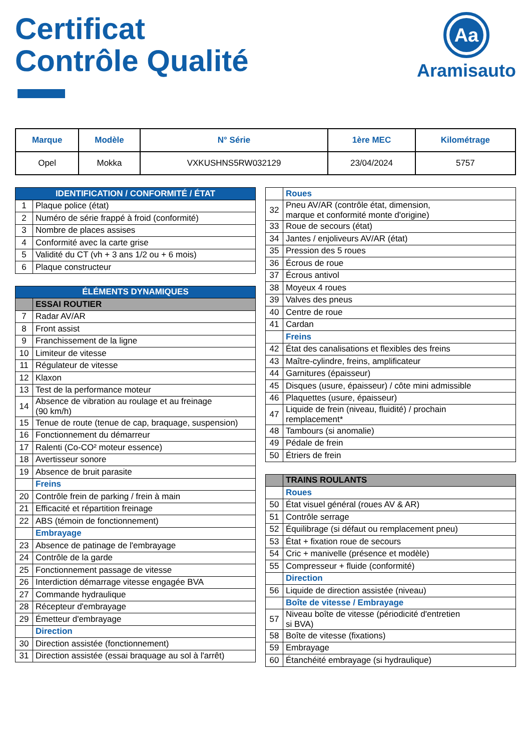Certificat
Contrôle Qualité
Aa
Aramisauto
| Marque | Modèle | N° Série | 1ère MEC | Kilométrage |
| --- | --- | --- | --- | --- |
| Opel | Mokka | VXKUSHNS5RW032129 | 23/04/2024 | 5757 |
| IDENTIFICATION / CONFORMITÉ / ÉTAT | |
| 1 | Plaque police (état) |
| 2 | Numéro de série frappé à froid (conformité) |
| 3 | Nombre de places assises |
| 4 | Conformité avec la carte grise |
| 5 | Validité du CT (vh + 3 ans 1/2 ou + 6 mois) |
| 6 | Plaque constructeur |
| ÉLÉMENTS DYNAMIQUES | |
| | ESSAI ROUTIER |
| 7 | Radar AV/AR |
| 8 | Front assist |
| 9 | Franchissement de la ligne |
| 10 | Limiteur de vitesse |
| 11 | Régulateur de vitesse |
| 12 | Klaxon |
| 13 | Test de la performance moteur |
| 14 | Absence de vibration au roulage et au freinage (90 km/h) |
| 15 | Tenue de route (tenue de cap, braquage, suspension) |
| 16 | Fonctionnement du démarreur |
| 17 | Ralenti (Co-CO² moteur essence) |
| 18 | Avertisseur sonore |
| 19 | Absence de bruit parasite |
| | Freins |
| 20 | Contrôle frein de parking / frein à main |
| 21 | Efficacité et répartition freinage |
| 22 | ABS (témoin de fonctionnement) |
| | Embrayage |
| 23 | Absence de patinage de l'embrayage |
| 24 | Contrôle de la garde |
| 25 | Fonctionnement passage de vitesse |
| 26 | Interdiction démarrage vitesse engagée BVA |
| 27 | Commande hydraulique |
| 28 | Récepteur d'embrayage |
| 29 | Émetteur d'embrayage |
| | Direction |
| 30 | Direction assistée (fonctionnement) |
| 31 | Direction assistée (essai braquage au sol à l'arrêt) |
| | Roues |
| 32 | Pneu AV/AR (contrôle état, dimension, marque et conformité monte d'origine) |
| 33 | Roue de secours (état) |
| 34 | Jantes / enjoliveurs AV/AR (état) |
| 35 | Pression des 5 roues |
| 36 | Écrous de roue |
| 37 | Écrous antivol |
| 38 | Moyeux 4 roues |
| 39 | Valves des pneus |
| 40 | Centre de roue |
| 41 | Cardan |
| | Freins |
| 42 | État des canalisations et flexibles des freins |
| 43 | Maître-cylindre, freins, amplificateur |
| 44 | Garnitures (épaisseur) |
| 45 | Disques (usure, épaisseur) / côte mini admissible |
| 46 | Plaquettes (usure, épaisseur) |
| 47 | Liquide de frein (niveau, fluidité) / prochain remplacement* |
| 48 | Tambours (si anomalie) |
| 49 | Pédale de frein |
| 50 | Étriers de frein |
| | TRAINS ROULANTS |
| | Roues |
| 50 | État visuel général (roues AV & AR) |
| 51 | Contrôle serrage |
| 52 | Équilibrage (si défaut ou remplacement pneu) |
| 53 | État + fixation roue de secours |
| 54 | Cric + manivelle (présence et modèle) |
| 55 | Compresseur + fluide (conformité) |
| | Direction |
| 56 | Liquide de direction assistée (niveau) |
| | Boîte de vitesse / Embrayage |
| 57 | Niveau boîte de vitesse (périodicité d'entretien si BVA) |
| 58 | Boîte de vitesse (fixations) |
| 59 | Embrayage |
| 60 | Étanchéité embrayage (si hydraulique) |